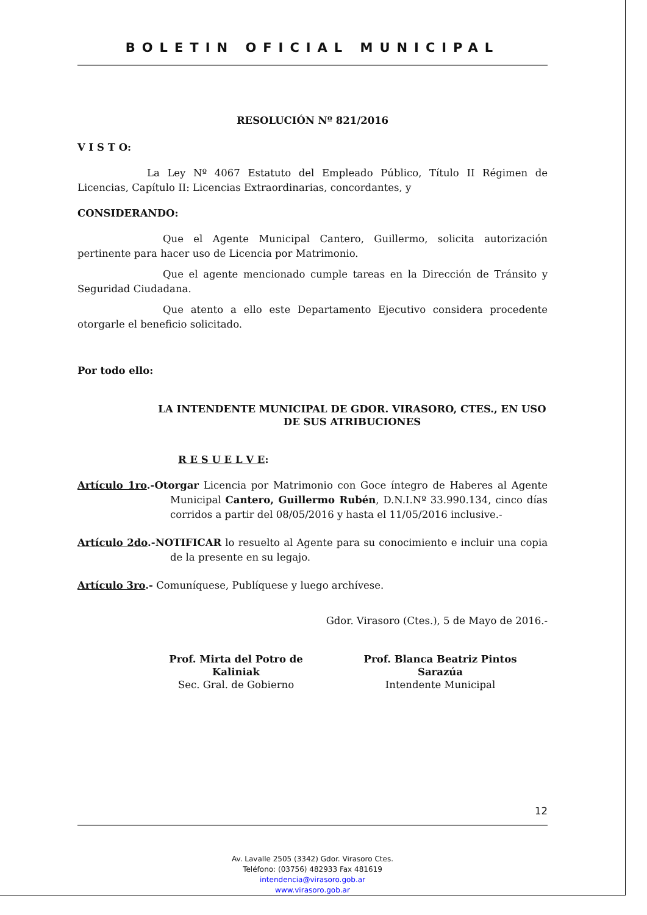BOLETIN OFICIAL MUNICIPAL
RESOLUCIÓN Nº 821/2016
V I S T O:
La Ley Nº 4067 Estatuto del Empleado Público, Título II Régimen de Licencias, Capítulo II: Licencias Extraordinarias, concordantes, y
CONSIDERANDO:
Que el Agente Municipal Cantero, Guillermo, solicita autorización pertinente para hacer uso de Licencia por Matrimonio.
Que el agente mencionado cumple tareas en la Dirección de Tránsito y Seguridad Ciudadana.
Que atento a ello este Departamento Ejecutivo considera procedente otorgarle el beneficio solicitado.
Por todo ello:
LA INTENDENTE MUNICIPAL DE GDOR. VIRASORO, CTES., EN USO DE SUS ATRIBUCIONES
R E S U E L V E:
Artículo 1ro.-Otorgar Licencia por Matrimonio con Goce íntegro de Haberes al Agente Municipal Cantero, Guillermo Rubén, D.N.I.Nº 33.990.134, cinco días corridos a partir del 08/05/2016 y hasta el 11/05/2016 inclusive.-
Artículo 2do.-NOTIFICAR lo resuelto al Agente para su conocimiento e incluir una copia de la presente en su legajo.
Artículo 3ro.- Comuníquese, Publíquese y luego archívese.
Gdor. Virasoro (Ctes.), 5 de Mayo de 2016.-
Prof. Mirta del Potro de Kaliniak
Sec. Gral. de Gobierno
Prof. Blanca Beatriz Pintos Sarazúa
Intendente Municipal
12
Av. Lavalle 2505 (3342) Gdor. Virasoro Ctes.
Teléfono: (03756) 482933 Fax 481619
intendencia@virasoro.gob.ar
www.virasoro.gob.ar